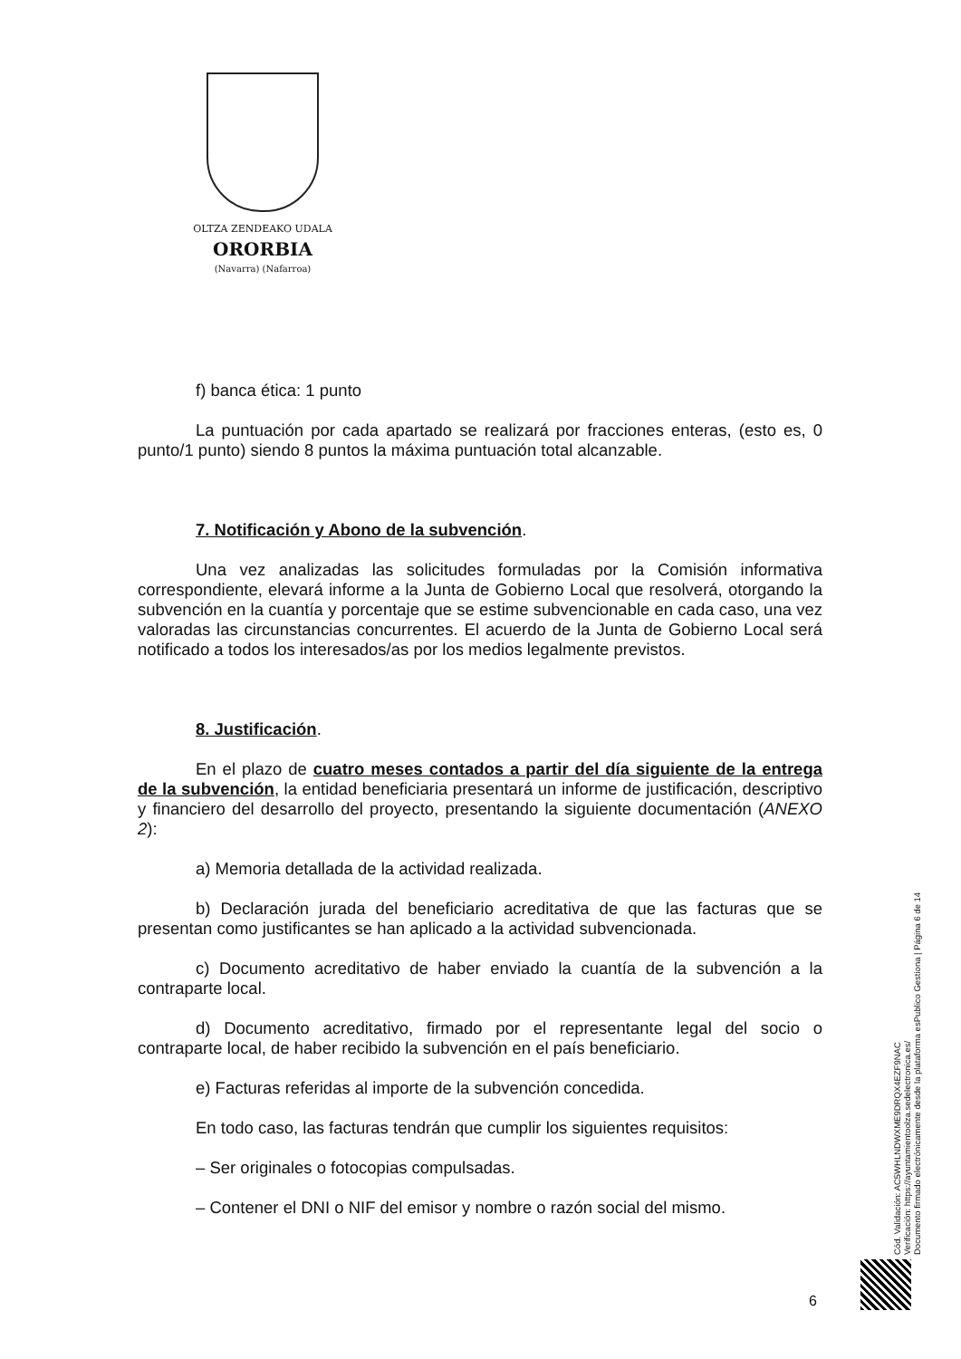OLTZA ZENDEAKO UDALA
ORORBIA
(Navarra) (Nafarroa)
f) banca ética: 1 punto
La puntuación por cada apartado se realizará por fracciones enteras, (esto es, 0 punto/1 punto) siendo 8 puntos la máxima puntuación total alcanzable.
7. Notificación y Abono de la subvención.
Una vez analizadas las solicitudes formuladas por la Comisión informativa correspondiente, elevará informe a la Junta de Gobierno Local que resolverá, otorgando la subvención en la cuantía y porcentaje que se estime subvencionable en cada caso, una vez valoradas las circunstancias concurrentes. El acuerdo de la Junta de Gobierno Local será notificado a todos los interesados/as por los medios legalmente previstos.
8. Justificación.
En el plazo de cuatro meses contados a partir del día siguiente de la entrega de la subvención, la entidad beneficiaria presentará un informe de justificación, descriptivo y financiero del desarrollo del proyecto, presentando la siguiente documentación (ANEXO 2):
a) Memoria detallada de la actividad realizada.
b) Declaración jurada del beneficiario acreditativa de que las facturas que se presentan como justificantes se han aplicado a la actividad subvencionada.
c) Documento acreditativo de haber enviado la cuantía de la subvención a la contraparte local.
d) Documento acreditativo, firmado por el representante legal del socio o contraparte local, de haber recibido la subvención en el país beneficiario.
e) Facturas referidas al importe de la subvención concedida.
En todo caso, las facturas tendrán que cumplir los siguientes requisitos:
– Ser originales o fotocopias compulsadas.
– Contener el DNI o NIF del emisor y nombre o razón social del mismo.
Cód. Validación: AC5WHLNDWXME9DRQX4EZF9NAC
Verificación: https://ayuntamientoolza.sedelectronica.es/
Documento firmado electrónicamente desde la plataforma esPublico Gestiona | Página 6 de 14
6